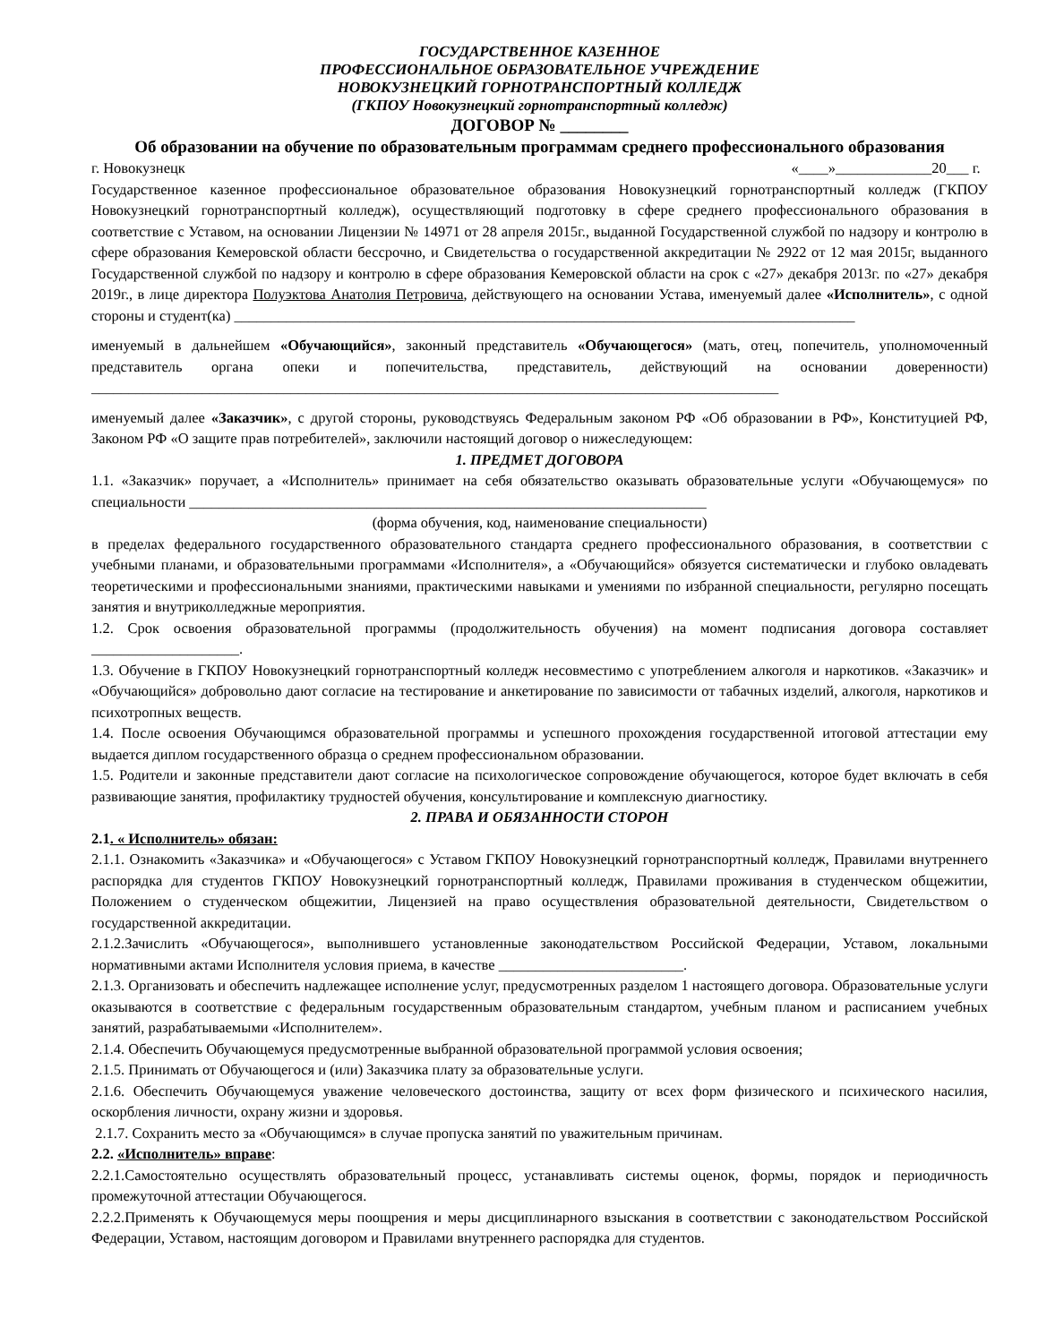ГОСУДАРСТВЕННОЕ КАЗЕННОЕ
ПРОФЕССИОНАЛЬНОЕ ОБРАЗОВАТЕЛЬНОЕ УЧРЕЖДЕНИЕ
НОВОКУЗНЕЦКИЙ ГОРНОТРАНСПОРТНЫЙ КОЛЛЕДЖ
(ГКПОУ Новокузнецкий горнотранспортный колледж)
ДОГОВОР № ________
Об образовании на обучение по образовательным программам среднего профессионального образования
г. Новокузнецк «____»_____________20___ г.
Государственное казенное профессиональное образовательное образования Новокузнецкий горнотранспортный колледж (ГКПОУ Новокузнецкий горнотранспортный колледж), осуществляющий подготовку в сфере среднего профессионального образования в соответствие с Уставом, на основании Лицензии № 14971 от 28 апреля 2015г., выданной Государственной службой по надзору и контролю в сфере образования Кемеровской области бессрочно, и Свидетельства о государственной аккредитации № 2922 от 12 мая 2015г, выданного Государственной службой по надзору и контролю в сфере образования Кемеровской области на срок с «27» декабря 2013г. по «27» декабря 2019г., в лице директора Полуэктова Анатолия Петровича, действующего на основании Устава, именуемый далее «Исполнитель», с одной стороны и студент(ка) ____________________________________________________________________________________
именуемый в дальнейшем «Обучающийся», законный представитель «Обучающегося» (мать, отец, попечитель, уполномоченный представитель органа опеки и попечительства, представитель, действующий на основании доверенности) _____________________________________________________________________________________________
именуемый далее «Заказчик», с другой стороны, руководствуясь Федеральным законом РФ «Об образовании в РФ», Конституцией РФ, Законом РФ «О защите прав потребителей», заключили настоящий договор о нижеследующем:
1. ПРЕДМЕТ ДОГОВОРА
1.1. «Заказчик» поручает, а «Исполнитель» принимает на себя обязательство оказывать образовательные услуги «Обучающемуся» по специальности ______________________________________________________________________
(форма обучения, код, наименование специальности)
в пределах федерального государственного образовательного стандарта среднего профессионального образования, в соответствии с учебными планами, и образовательными программами «Исполнителя», а «Обучающийся» обязуется систематически и глубоко овладевать теоретическими и профессиональными знаниями, практическими навыками и умениями по избранной специальности, регулярно посещать занятия и внутриколледжные мероприятия.
1.2. Срок освоения образовательной программы (продолжительность обучения) на момент подписания договора составляет ____________________.
1.3. Обучение в ГКПОУ Новокузнецкий горнотранспортный колледж несовместимо с употреблением алкоголя и наркотиков. «Заказчик» и «Обучающийся» добровольно дают согласие на тестирование и анкетирование по зависимости от табачных изделий, алкоголя, наркотиков и психотропных веществ.
1.4. После освоения Обучающимся образовательной программы и успешного прохождения государственной итоговой аттестации ему выдается диплом государственного образца о среднем профессиональном образовании.
1.5. Родители и законные представители дают согласие на психологическое сопровождение обучающегося, которое будет включать в себя развивающие занятия, профилактику трудностей обучения, консультирование и комплексную диагностику.
2. ПРАВА И ОБЯЗАННОСТИ СТОРОН
2.1. « Исполнитель» обязан:
2.1.1. Ознакомить «Заказчика» и «Обучающегося» с Уставом ГКПОУ Новокузнецкий горнотранспортный колледж, Правилами внутреннего распорядка для студентов ГКПОУ Новокузнецкий горнотранспортный колледж, Правилами проживания в студенческом общежитии, Положением о студенческом общежитии, Лицензией на право осуществления образовательной деятельности, Свидетельством о государственной аккредитации.
2.1.2.Зачислить «Обучающегося», выполнившего установленные законодательством Российской Федерации, Уставом, локальными нормативными актами Исполнителя условия приема, в качестве _________________________.
2.1.3. Организовать и обеспечить надлежащее исполнение услуг, предусмотренных разделом 1 настоящего договора. Образовательные услуги оказываются в соответствие с федеральным государственным образовательным стандартом, учебным планом и расписанием учебных занятий, разрабатываемыми «Исполнителем».
2.1.4. Обеспечить Обучающемуся предусмотренные выбранной образовательной программой условия освоения;
2.1.5. Принимать от Обучающегося и (или) Заказчика плату за образовательные услуги.
2.1.6. Обеспечить Обучающемуся уважение человеческого достоинства, защиту от всех форм физического и психического насилия, оскорбления личности, охрану жизни и здоровья.
2.1.7. Сохранить место за «Обучающимся» в случае пропуска занятий по уважительным причинам.
2.2. «Исполнитель» вправе:
2.2.1.Самостоятельно осуществлять образовательный процесс, устанавливать системы оценок, формы, порядок и периодичность промежуточной аттестации Обучающегося.
2.2.2.Применять к Обучающемуся меры поощрения и меры дисциплинарного взыскания в соответствии с законодательством Российской Федерации, Уставом, настоящим договором и Правилами внутреннего распорядка для студентов.